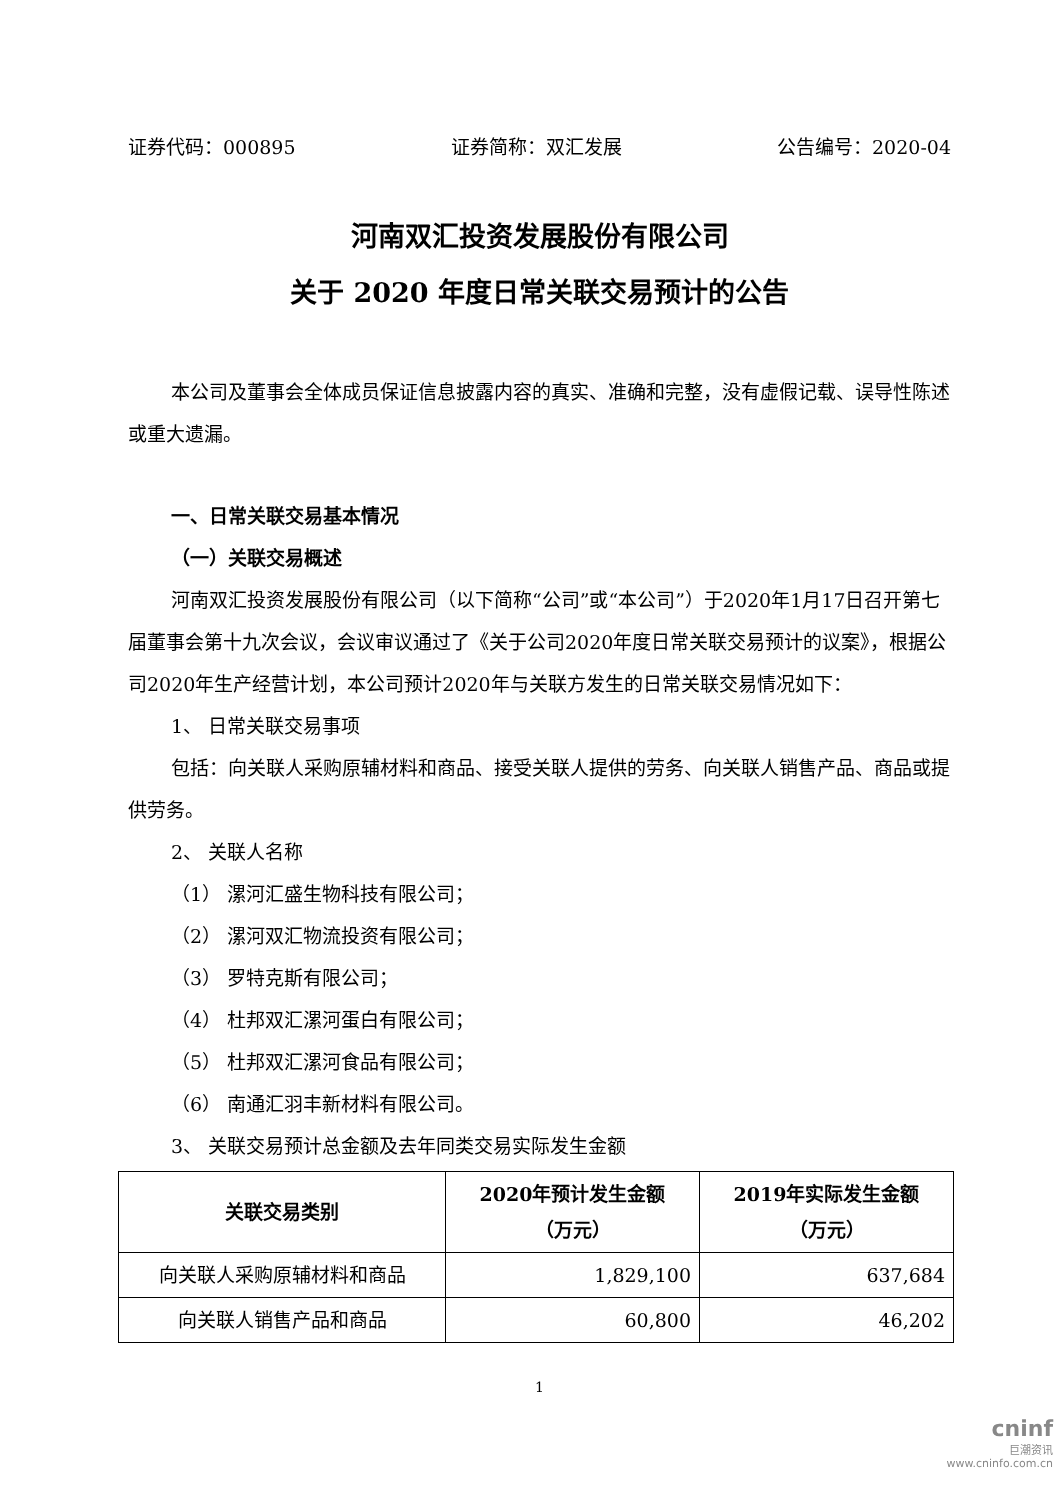证券代码：000895 证券简称：双汇发展 公告编号：2020-04
河南双汇投资发展股份有限公司
关于 2020 年度日常关联交易预计的公告
本公司及董事会全体成员保证信息披露内容的真实、准确和完整，没有虚假记载、误导性陈述或重大遗漏。
一、日常关联交易基本情况
（一）关联交易概述
河南双汇投资发展股份有限公司（以下简称“公司”或“本公司”）于2020年1月17日召开第七届董事会第十九次会议，会议审议通过了《关于公司2020年度日常关联交易预计的议案》，根据公司2020年生产经营计划，本公司预计2020年与关联方发生的日常关联交易情况如下：
1、 日常关联交易事项
包括：向关联人采购原辅材料和商品、接受关联人提供的劳务、向关联人销售产品、商品或提供劳务。
2、 关联人名称
（1） 漯河汇盛生物科技有限公司；
（2） 漯河双汇物流投资有限公司；
（3） 罗特克斯有限公司；
（4） 杜邦双汇漯河蛋白有限公司；
（5） 杜邦双汇漯河食品有限公司；
（6） 南通汇羽丰新材料有限公司。
3、 关联交易预计总金额及去年同类交易实际发生金额
| 关联交易类别 | 2020年预计发生金额 （万元） | 2019年实际发生金额 （万元） |
| --- | --- | --- |
| 向关联人采购原辅材料和商品 | 1,829,100 | 637,684 |
| 向关联人销售产品和商品 | 60,800 | 46,202 |
1
cninf
巨潮资讯
www.cninfo.com.cn